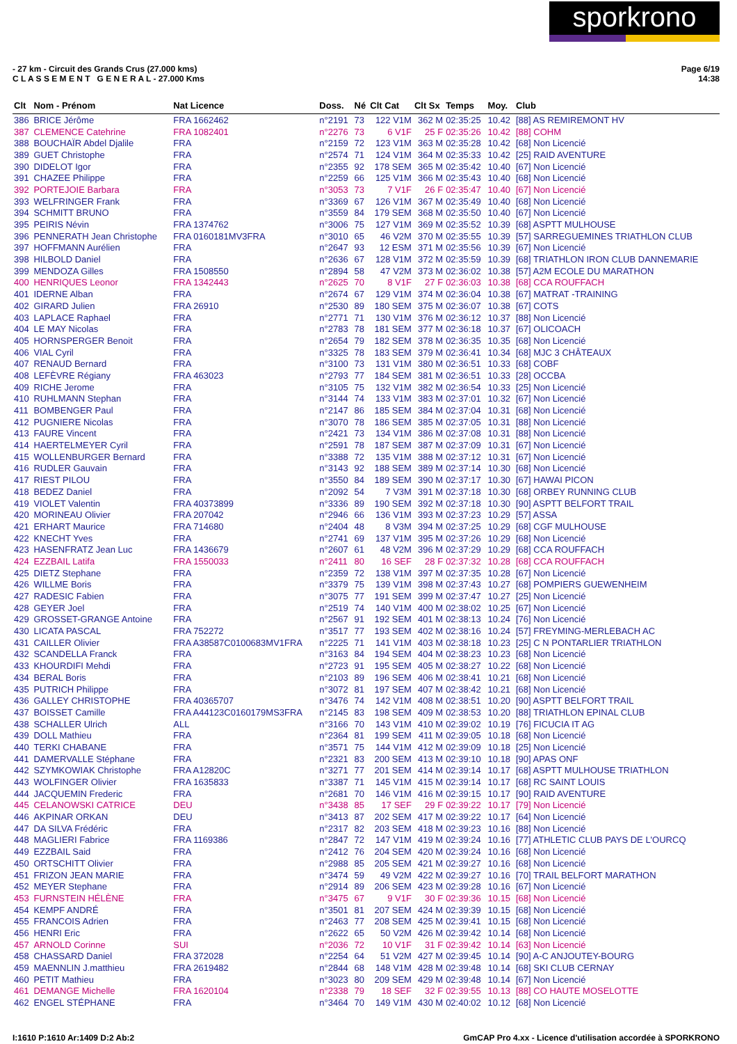sporkrono
Page 6/19
14:38
- 27 km - Circuit des Grands Crus (27.000 kms)
C L A S S E M E N T G E N E R A L - 27.000 Kms
| Clt | Nom - Prénom | Nat Licence | Doss. | Né | Clt Cat | Clt Sx | Temps | Moy. | Club |
| --- | --- | --- | --- | --- | --- | --- | --- | --- | --- |
| 386 | BRICE Jérôme | FRA 1662462 | n°2191 | 73 | 122 V1M | 362 M | 02:35:25 | 10.42 | [88] AS REMIREMONT HV |
| 387 | CLEMENCE Catehrine | FRA 1082401 | n°2276 | 73 | 6 V1F | 25 F | 02:35:26 | 10.42 | [88] COHM |
| 388 | BOUCHAÏR Abdel Djalile | FRA | n°2159 | 72 | 123 V1M | 363 M | 02:35:28 | 10.42 | [68] Non Licencié |
| 389 | GUET Christophe | FRA | n°2574 | 71 | 124 V1M | 364 M | 02:35:33 | 10.42 | [25] RAID AVENTURE |
| 390 | DIDELOT Igor | FRA | n°2355 | 92 | 178 SEM | 365 M | 02:35:42 | 10.40 | [67] Non Licencié |
| 391 | CHAZEE Philippe | FRA | n°2259 | 66 | 125 V1M | 366 M | 02:35:43 | 10.40 | [68] Non Licencié |
| 392 | PORTEJOIE Barbara | FRA | n°3053 | 73 | 7 V1F | 26 F | 02:35:47 | 10.40 | [67] Non Licencié |
| 393 | WELFRINGER Frank | FRA | n°3369 | 67 | 126 V1M | 367 M | 02:35:49 | 10.40 | [68] Non Licencié |
| 394 | SCHMITT BRUNO | FRA | n°3559 | 84 | 179 SEM | 368 M | 02:35:50 | 10.40 | [67] Non Licencié |
| 395 | PEIRIS Névin | FRA 1374762 | n°3006 | 75 | 127 V1M | 369 M | 02:35:52 | 10.39 | [68] ASPTT MULHOUSE |
| 396 | PENNERATH Jean Christophe | FRA 0160181MV3FRA | n°3010 | 65 | 46 V2M | 370 M | 02:35:55 | 10.39 | [57] SARREGUEMINES TRIATHLON CLUB |
| 397 | HOFFMANN Aurélien | FRA | n°2647 | 93 | 12 ESM | 371 M | 02:35:56 | 10.39 | [67] Non Licencié |
| 398 | HILBOLD Daniel | FRA | n°2636 | 67 | 128 V1M | 372 M | 02:35:59 | 10.39 | [68] TRIATHLON IRON CLUB DANNEMARIE |
| 399 | MENDOZA Gilles | FRA 1508550 | n°2894 | 58 | 47 V2M | 373 M | 02:36:02 | 10.38 | [57] A2M ECOLE DU MARATHON |
| 400 | HENRIQUES Leonor | FRA 1342443 | n°2625 | 70 | 8 V1F | 27 F | 02:36:03 | 10.38 | [68] CCA ROUFFACH |
| 401 | IDERNE Alban | FRA | n°2674 | 67 | 129 V1M | 374 M | 02:36:04 | 10.38 | [67] MATRAT -TRAINING |
| 402 | GIRARD Julien | FRA 26910 | n°2530 | 89 | 180 SEM | 375 M | 02:36:07 | 10.38 | [67] COTS |
| 403 | LAPLACE Raphael | FRA | n°2771 | 71 | 130 V1M | 376 M | 02:36:12 | 10.37 | [88] Non Licencié |
| 404 | LE MAY Nicolas | FRA | n°2783 | 78 | 181 SEM | 377 M | 02:36:18 | 10.37 | [67] OLICOACH |
| 405 | HORNSPERGER Benoit | FRA | n°2654 | 79 | 182 SEM | 378 M | 02:36:35 | 10.35 | [68] Non Licencié |
| 406 | VIAL Cyril | FRA | n°3325 | 78 | 183 SEM | 379 M | 02:36:41 | 10.34 | [68] MJC 3 CHÂTEAUX |
| 407 | RENAUD Bernard | FRA | n°3100 | 73 | 131 V1M | 380 M | 02:36:51 | 10.33 | [68] COBF |
| 408 | LEFÈVRE Régiany | FRA 463023 | n°2793 | 77 | 184 SEM | 381 M | 02:36:51 | 10.33 | [28] OCCBA |
| 409 | RICHE Jerome | FRA | n°3105 | 75 | 132 V1M | 382 M | 02:36:54 | 10.33 | [25] Non Licencié |
| 410 | RUHLMANN Stephan | FRA | n°3144 | 74 | 133 V1M | 383 M | 02:37:01 | 10.32 | [67] Non Licencié |
| 411 | BOMBENGER Paul | FRA | n°2147 | 86 | 185 SEM | 384 M | 02:37:04 | 10.31 | [68] Non Licencié |
| 412 | PUGNIERE Nicolas | FRA | n°3070 | 78 | 186 SEM | 385 M | 02:37:05 | 10.31 | [88] Non Licencié |
| 413 | FAURE Vincent | FRA | n°2421 | 73 | 134 V1M | 386 M | 02:37:08 | 10.31 | [88] Non Licencié |
| 414 | HAERTELMEYER Cyril | FRA | n°2591 | 78 | 187 SEM | 387 M | 02:37:09 | 10.31 | [67] Non Licencié |
| 415 | WOLLENBURGER Bernard | FRA | n°3388 | 72 | 135 V1M | 388 M | 02:37:12 | 10.31 | [67] Non Licencié |
| 416 | RUDLER Gauvain | FRA | n°3143 | 92 | 188 SEM | 389 M | 02:37:14 | 10.30 | [68] Non Licencié |
| 417 | RIEST PILOU | FRA | n°3550 | 84 | 189 SEM | 390 M | 02:37:17 | 10.30 | [67] HAWAI PICON |
| 418 | BEDEZ Daniel | FRA | n°2092 | 54 | 7 V3M | 391 M | 02:37:18 | 10.30 | [68] ORBEY RUNNING CLUB |
| 419 | VIOLET Valentin | FRA 40373899 | n°3336 | 89 | 190 SEM | 392 M | 02:37:18 | 10.30 | [90] ASPTT BELFORT TRAIL |
| 420 | MORINEAU Olivier | FRA 207042 | n°2946 | 66 | 136 V1M | 393 M | 02:37:23 | 10.29 | [57] ASSA |
| 421 | ERHART Maurice | FRA 714680 | n°2404 | 48 | 8 V3M | 394 M | 02:37:25 | 10.29 | [68] CGF MULHOUSE |
| 422 | KNECHT Yves | FRA | n°2741 | 69 | 137 V1M | 395 M | 02:37:26 | 10.29 | [68] Non Licencié |
| 423 | HASENFRATZ Jean Luc | FRA 1436679 | n°2607 | 61 | 48 V2M | 396 M | 02:37:29 | 10.29 | [68] CCA ROUFFACH |
| 424 | EZZBAIL Latifa | FRA 1550033 | n°2411 | 80 | 16 SEF | 28 F | 02:37:32 | 10.28 | [68] CCA ROUFFACH |
| 425 | DIETZ Stephane | FRA | n°2359 | 72 | 138 V1M | 397 M | 02:37:35 | 10.28 | [67] Non Licencié |
| 426 | WILLME Boris | FRA | n°3379 | 75 | 139 V1M | 398 M | 02:37:43 | 10.27 | [68] POMPIERS GUEWENHEIM |
| 427 | RADESIC Fabien | FRA | n°3075 | 77 | 191 SEM | 399 M | 02:37:47 | 10.27 | [25] Non Licencié |
| 428 | GEYER Joel | FRA | n°2519 | 74 | 140 V1M | 400 M | 02:38:02 | 10.25 | [67] Non Licencié |
| 429 | GROSSET-GRANGE Antoine | FRA | n°2567 | 91 | 192 SEM | 401 M | 02:38:13 | 10.24 | [76] Non Licencié |
| 430 | LICATA PASCAL | FRA 752272 | n°3517 | 77 | 193 SEM | 402 M | 02:38:16 | 10.24 | [57] FREYMING-MERLEBACH AC |
| 431 | CAILLER Olivier | FRA A38587C0100683MV1FRA | n°2225 | 71 | 141 V1M | 403 M | 02:38:18 | 10.23 | [25] C N PONTARLIER TRIATHLON |
| 432 | SCANDELLA Franck | FRA | n°3163 | 84 | 194 SEM | 404 M | 02:38:23 | 10.23 | [68] Non Licencié |
| 433 | KHOURDIFI Mehdi | FRA | n°2723 | 91 | 195 SEM | 405 M | 02:38:27 | 10.22 | [68] Non Licencié |
| 434 | BERAL Boris | FRA | n°2103 | 89 | 196 SEM | 406 M | 02:38:41 | 10.21 | [68] Non Licencié |
| 435 | PUTRICH Philippe | FRA | n°3072 | 81 | 197 SEM | 407 M | 02:38:42 | 10.21 | [68] Non Licencié |
| 436 | GALLEY CHRISTOPHE | FRA 40365707 | n°3476 | 74 | 142 V1M | 408 M | 02:38:51 | 10.20 | [90] ASPTT BELFORT TRAIL |
| 437 | BOISSET Camille | FRA A44123C0160179MS3FRA | n°2145 | 83 | 198 SEM | 409 M | 02:38:53 | 10.20 | [88] TRIATHLON EPINAL CLUB |
| 438 | SCHALLER Ulrich | ALL | n°3166 | 70 | 143 V1M | 410 M | 02:39:02 | 10.19 | [76] FICUCIA IT AG |
| 439 | DOLL Mathieu | FRA | n°2364 | 81 | 199 SEM | 411 M | 02:39:05 | 10.18 | [68] Non Licencié |
| 440 | TERKI CHABANE | FRA | n°3571 | 75 | 144 V1M | 412 M | 02:39:09 | 10.18 | [25] Non Licencié |
| 441 | DAMERVALLE Stéphane | FRA | n°2321 | 83 | 200 SEM | 413 M | 02:39:10 | 10.18 | [90] APAS ONF |
| 442 | SZYMKOWIAK Christophe | FRA A12820C | n°3271 | 77 | 201 SEM | 414 M | 02:39:14 | 10.17 | [68] ASPTT MULHOUSE TRIATHLON |
| 443 | WOLFINGER Olivier | FRA 1635833 | n°3387 | 71 | 145 V1M | 415 M | 02:39:14 | 10.17 | [68] RC SAINT LOUIS |
| 444 | JACQUEMIN Frederic | FRA | n°2681 | 70 | 146 V1M | 416 M | 02:39:15 | 10.17 | [90] RAID AVENTURE |
| 445 | CELANOWSKI CATRICE | DEU | n°3438 | 85 | 17 SEF | 29 F | 02:39:22 | 10.17 | [79] Non Licencié |
| 446 | AKPINAR ORKAN | DEU | n°3413 | 87 | 202 SEM | 417 M | 02:39:22 | 10.17 | [64] Non Licencié |
| 447 | DA SILVA Frédéric | FRA | n°2317 | 82 | 203 SEM | 418 M | 02:39:23 | 10.16 | [88] Non Licencié |
| 448 | MAGLIERI Fabrice | FRA 1169386 | n°2847 | 72 | 147 V1M | 419 M | 02:39:24 | 10.16 | [77] ATHLETIC CLUB PAYS DE L'OURCQ |
| 449 | EZZBAIL Said | FRA | n°2412 | 76 | 204 SEM | 420 M | 02:39:24 | 10.16 | [68] Non Licencié |
| 450 | ORTSCHITT Olivier | FRA | n°2988 | 85 | 205 SEM | 421 M | 02:39:27 | 10.16 | [68] Non Licencié |
| 451 | FRIZON JEAN MARIE | FRA | n°3474 | 59 | 49 V2M | 422 M | 02:39:27 | 10.16 | [70] TRAIL BELFORT MARATHON |
| 452 | MEYER Stephane | FRA | n°2914 | 89 | 206 SEM | 423 M | 02:39:28 | 10.16 | [67] Non Licencié |
| 453 | FURNSTEIN HÉLÈNE | FRA | n°3475 | 67 | 9 V1F | 30 F | 02:39:36 | 10.15 | [68] Non Licencié |
| 454 | KEMPF ANDRÉ | FRA | n°3501 | 81 | 207 SEM | 424 M | 02:39:39 | 10.15 | [68] Non Licencié |
| 455 | FRANCOIS Adrien | FRA | n°2463 | 77 | 208 SEM | 425 M | 02:39:41 | 10.15 | [68] Non Licencié |
| 456 | HENRI Eric | FRA | n°2622 | 65 | 50 V2M | 426 M | 02:39:42 | 10.14 | [68] Non Licencié |
| 457 | ARNOLD Corinne | SUI | n°2036 | 72 | 10 V1F | 31 F | 02:39:42 | 10.14 | [63] Non Licencié |
| 458 | CHASSARD Daniel | FRA 372028 | n°2254 | 64 | 51 V2M | 427 M | 02:39:45 | 10.14 | [90] A-C ANJOUTEY-BOURG |
| 459 | MAENNLIN J.matthieu | FRA 2619482 | n°2844 | 68 | 148 V1M | 428 M | 02:39:48 | 10.14 | [68] SKI CLUB CERNAY |
| 460 | PETIT Mathieu | FRA | n°3023 | 80 | 209 SEM | 429 M | 02:39:48 | 10.14 | [67] Non Licencié |
| 461 | DEMANGE Michelle | FRA 1620104 | n°2338 | 79 | 18 SEF | 32 F | 02:39:55 | 10.13 | [88] CO HAUTE MOSELOTTE |
| 462 | ENGEL STÉPHANE | FRA | n°3464 | 70 | 149 V1M | 430 M | 02:40:02 | 10.12 | [68] Non Licencié |
GmCAP Pro 4.xx - Licence d'utilisation accordée à SPORKRONO I:1610 P:1610 Ar:1409 D:2 Ab:2